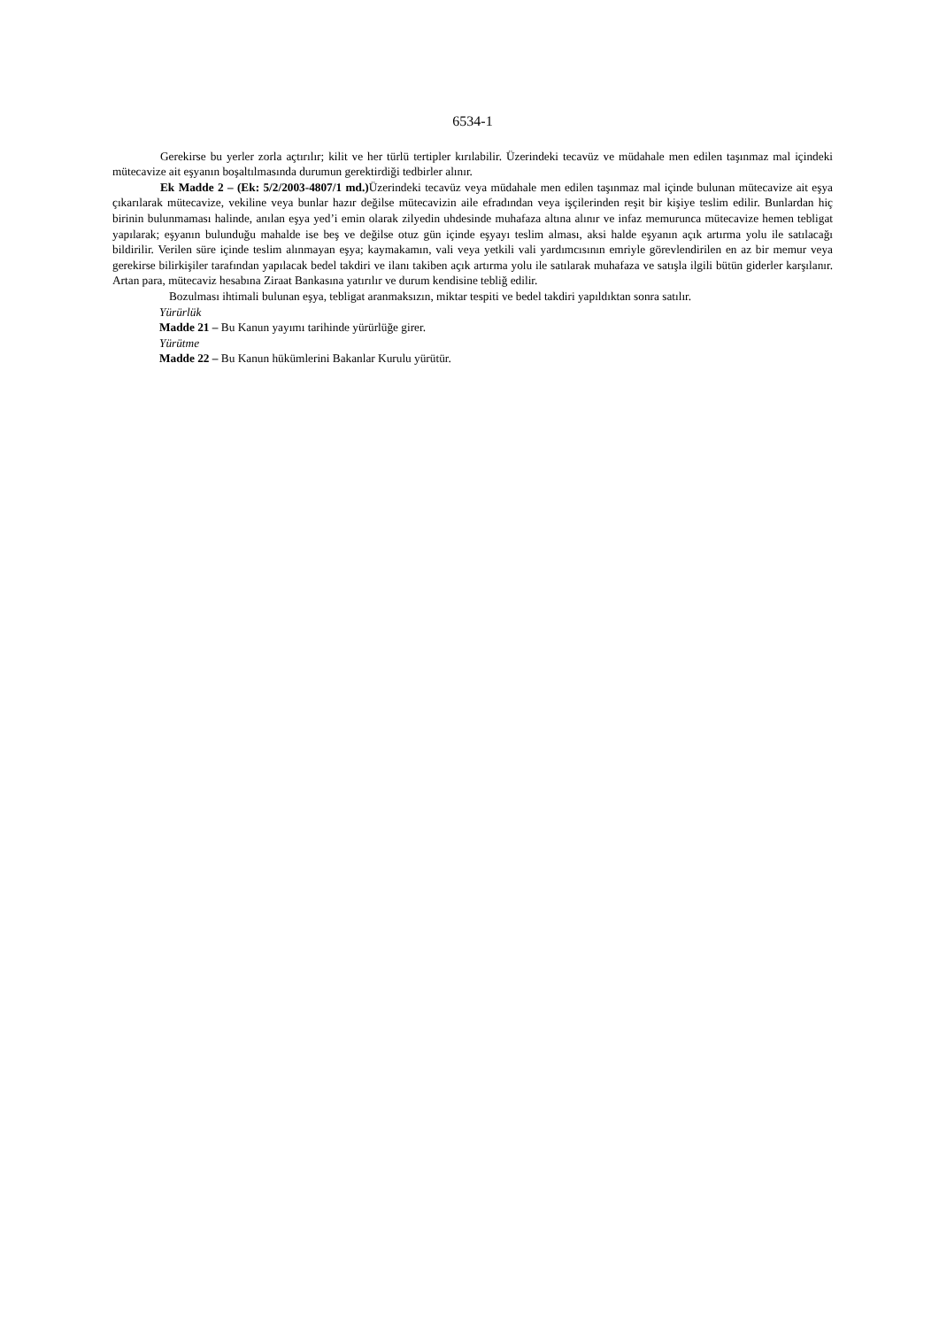6534-1
Gerekirse bu yerler zorla açtırılır; kilit ve her türlü tertipler kırılabilir. Üzerindeki tecavüz ve müdahale men edilen taşınmaz mal içindeki mütecavize ait eşyanın boşaltılmasında durumun gerektirdiği tedbirler alınır.
Ek Madde 2 – (Ek: 5/2/2003-4807/1 md.) Üzerindeki tecavüz veya müdahale men edilen taşınmaz mal içinde bulunan mütecavize ait eşya çıkarılarak mütecavize, vekiline veya bunlar hazır değilse mütecavizin aile efradından veya işçilerinden reşit bir kişiye teslim edilir. Bunlardan hiç birinin bulunmaması halinde, anılan eşya yed’i emin olarak zilyedin uhdesinde muhafaza altına alınır ve infaz memurunca mütecavize hemen tebligat yapılarak; eşyanın bulunduğu mahalde ise beş ve değilse otuz gün içinde eşyayı teslim alması, aksi halde eşyanın açık artırma yolu ile satılacağı bildirilir. Verilen süre içinde teslim alınmayan eşya; kaymakamın, vali veya yetkili vali yardımcısının emriyle görevlendirilen en az bir memur veya gerekirse bilirkişiler tarafından yapılacak bedel takdiri ve ilanı takiben açık artırma yolu ile satılarak muhafaza ve satışla ilgili bütün giderler karşılanır. Artan para, mütecaviz hesabına Ziraat Bankasına yatırılır ve durum kendisine tebliğ edilir.
Bozulması ihtimali bulunan eşya, tebligat aranmaksızın, miktar tespiti ve bedel takdiri yapıldıktan sonra satılır.
Yürürlük
Madde 21 – Bu Kanun yayımı tarihinde yürürlüğe girer.
Yürütme
Madde 22 – Bu Kanun hükümlerini Bakanlar Kurulu yürütür.